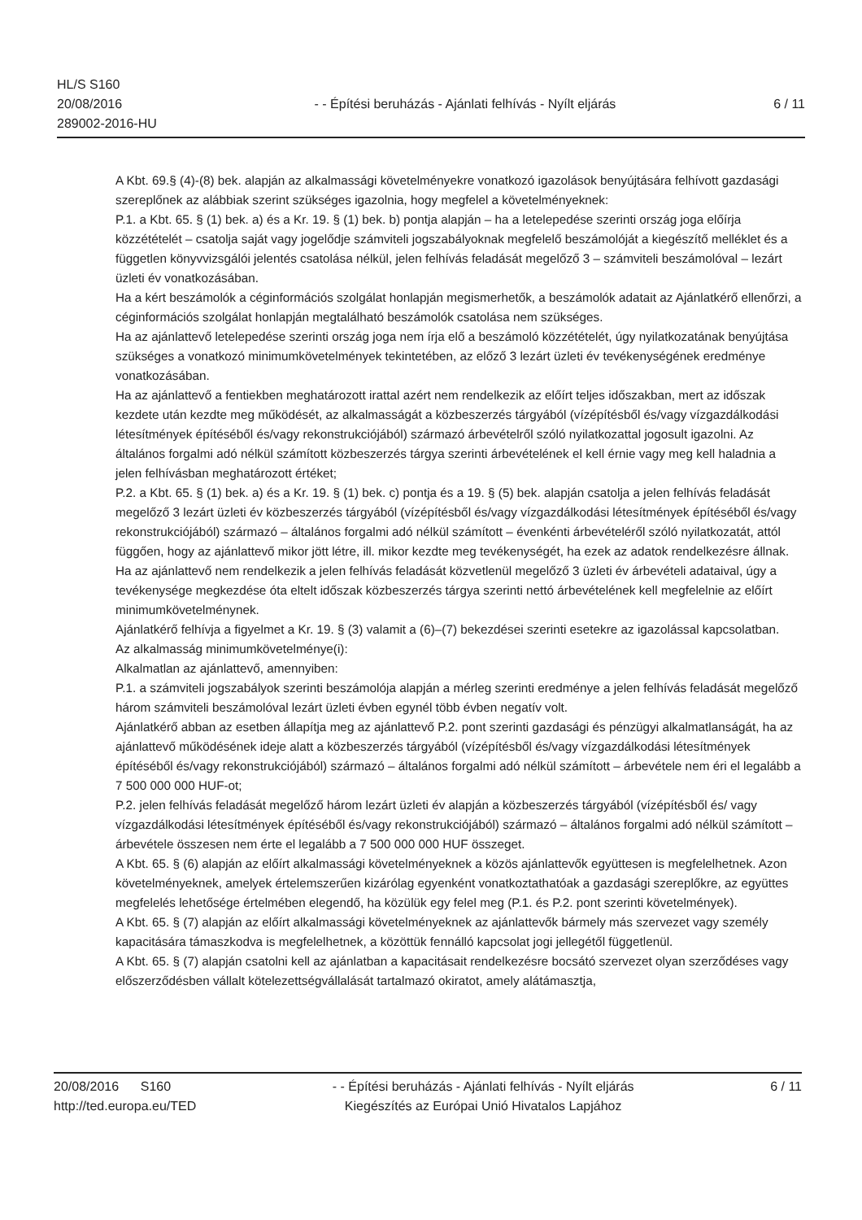HL/S S160
20/08/2016
289002-2016-HU
- - Építési beruházás - Ajánlati felhívás - Nyílt eljárás
6 / 11
A Kbt. 69.§ (4)-(8) bek. alapján az alkalmassági követelményekre vonatkozó igazolások benyújtására felhívott gazdasági szereplőnek az alábbiak szerint szükséges igazolnia, hogy megfelel a követelményeknek:
P.1. a Kbt. 65. § (1) bek. a) és a Kr. 19. § (1) bek. b) pontja alapján – ha a letelepedése szerinti ország joga előírja közzétételét – csatolja saját vagy jogelődje számviteli jogszabályoknak megfelelő beszámolóját a kiegészítő melléklet és a független könyvvizsgálói jelentés csatolása nélkül, jelen felhívás feladását megelőző 3 – számviteli beszámolóval – lezárt üzleti év vonatkozásában.
Ha a kért beszámolók a céginformációs szolgálat honlapján megismerhetők, a beszámolók adatait az Ajánlatkérő ellenőrzi, a céginformációs szolgálat honlapján megtalálható beszámolók csatolása nem szükséges.
Ha az ajánlattevő letelepedése szerinti ország joga nem írja elő a beszámoló közzétételét, úgy nyilatkozatának benyújtása szükséges a vonatkozó minimumkövetelmények tekintetében, az előző 3 lezárt üzleti év tevékenységének eredménye vonatkozásában.
Ha az ajánlattevő a fentiekben meghatározott irattal azért nem rendelkezik az előírt teljes időszakban, mert az időszak kezdete után kezdte meg működését, az alkalmasságát a közbeszerzés tárgyából (vízépítésből és/vagy vízgazdálkodási létesítmények építéséből és/vagy rekonstrukciójából) származó árbevételről szóló nyilatkozattal jogosult igazolni. Az általános forgalmi adó nélkül számított közbeszerzés tárgya szerinti árbevételének el kell érnie vagy meg kell haladnia a jelen felhívásban meghatározott értéket;
P.2. a Kbt. 65. § (1) bek. a) és a Kr. 19. § (1) bek. c) pontja és a 19. § (5) bek. alapján csatolja a jelen felhívás feladását megelőző 3 lezárt üzleti év közbeszerzés tárgyából (vízépítésből és/vagy vízgazdálkodási létesítmények építéséből és/vagy rekonstrukciójából) származó – általános forgalmi adó nélkül számított – évenkénti árbevételéről szóló nyilatkozatát, attól függően, hogy az ajánlattevő mikor jött létre, ill. mikor kezdte meg tevékenységét, ha ezek az adatok rendelkezésre állnak.
Ha az ajánlattevő nem rendelkezik a jelen felhívás feladását közvetlenül megelőző 3 üzleti év árbevételi adataival, úgy a tevékenysége megkezdése óta eltelt időszak közbeszerzés tárgya szerinti nettó árbevételének kell megfelelnie az előírt minimumkövetelménynek.
Ajánlatkérő felhívja a figyelmet a Kr. 19. § (3) valamit a (6)–(7) bekezdései szerinti esetekre az igazolással kapcsolatban.
Az alkalmasság minimumkövetelménye(i):
Alkalmatlan az ajánlattevő, amennyiben:
P.1. a számviteli jogszabályok szerinti beszámolója alapján a mérleg szerinti eredménye a jelen felhívás feladását megelőző három számviteli beszámolóval lezárt üzleti évben egynél több évben negatív volt.
Ajánlatkérő abban az esetben állapítja meg az ajánlattevő P.2. pont szerinti gazdasági és pénzügyi alkalmatlanságát, ha az ajánlattevő működésének ideje alatt a közbeszerzés tárgyából (vízépítésből és/vagy vízgazdálkodási létesítmények építéséből és/vagy rekonstrukciójából) származó – általános forgalmi adó nélkül számított – árbevétele nem éri el legalább a 7 500 000 000 HUF-ot;
P.2. jelen felhívás feladását megelőző három lezárt üzleti év alapján a közbeszerzés tárgyából (vízépítésből és/ vagy vízgazdálkodási létesítmények építéséből és/vagy rekonstrukciójából) származó – általános forgalmi adó nélkül számított – árbevétele összesen nem érte el legalább a 7 500 000 000 HUF összeget.
A Kbt. 65. § (6) alapján az előírt alkalmassági követelményeknek a közös ajánlattevők együttesen is megfelelhetnek. Azon követelményeknek, amelyek értelemszerűen kizárólag egyenként vonatkoztathatóak a gazdasági szereplőkre, az együttes megfelelés lehetősége értelmében elegendő, ha közülük egy felel meg (P.1. és P.2. pont szerinti követelmények).
A Kbt. 65. § (7) alapján az előírt alkalmassági követelményeknek az ajánlattevők bármely más szervezet vagy személy kapacitására támaszkodva is megfelelhetnek, a közöttük fennálló kapcsolat jogi jellegétől függetlenül.
A Kbt. 65. § (7) alapján csatolni kell az ajánlatban a kapacitásait rendelkezésre bocsátó szervezet olyan szerződéses vagy előszerződésben vállalt kötelezettségvállalását tartalmazó okiratot, amely alátámasztja,
20/08/2016 S160
http://ted.europa.eu/TED
- - Építési beruházás - Ajánlati felhívás - Nyílt eljárás
Kiegészítés az Európai Unió Hivatalos Lapjához
6 / 11